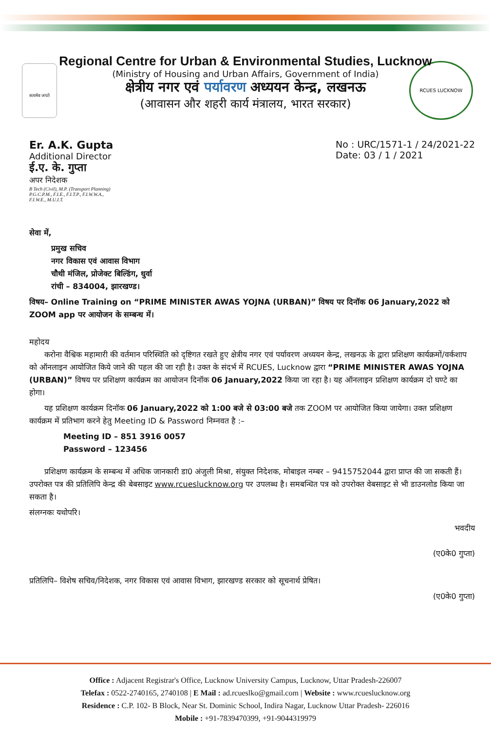सत्यमेव जयते
RCUES LUCKNOW
Regional Centre for Urban & Environmental Studies, Lucknow
(Ministry of Housing and Urban Affairs, Government of India)
क्षेत्रीय नगर एवं पर्यावरण अध्ययन केन्द्र, लखनऊ
(आवासन और शहरी कार्य मंत्रालय, भारत सरकार)
Er. A.K. Gupta
Additional Director
ई.ए. के. गुप्ता
अपर निदेशक
B Tech (Civil), M.P. (Transport Planning)
P.G.C.P.M., F.I.E., F.I.T.P., F.I.W.W.A.,
F.I.W.E., M.U.I.T.
No : URC/1571-1 / 24/2021-22
Date: 03 / 1 / 2021
सेवा में,
प्रमुख सचिव
नगर विकास एवं आवास विभाग
चौथी मंजिल, प्रोजेक्ट बिल्डिंग, धुर्वा
रांची – 834004, झारखण्ड।
विषय– Online Training on “PRIME MINISTER AWAS YOJNA (URBAN)” विषय पर दिनॉक 06 January,2022 को ZOOM app पर आयोजन के सम्बन्ध में।
महोदय
करोना वैश्विक महामारी की वर्तमान परिस्थिति को दृष्टिगत रखते हुए क्षेत्रीय नगर एवं पर्यावरण अध्ययन केन्द्र, लखनऊ के द्वारा प्रशिक्षण कार्यक्रमों/वर्कशाप को ऑनलाइन आयोजित किये जाने की पहल की जा रही है। उक्त के संदर्भ में RCUES, Lucknow द्वारा “PRIME MINISTER AWAS YOJNA (URBAN)” विषय पर प्रशिक्षण कार्यक्रम का आयोजन दिनॉक 06 January,2022 किया जा रहा है। यह ऑनलाइन प्रशिक्षण कार्यक्रम दो घण्टे का होगा।
यह प्रशिक्षण कार्यक्रम दिनॉक 06 January,2022 को 1:00 बजे से 03:00 बजे तक ZOOM पर आयोजित किया जायेगा। उक्त प्रशिक्षण कार्यक्रम में प्रतिभाग करने हेतु Meeting ID & Password निम्नवत है :–
Meeting ID – 851 3916 0057
Password – 123456
प्रशिक्षण कार्यक्रम के सम्बन्ध में अधिक जानकारी डा0 अंजुली मिश्रा, संयुक्त निदेशक, मोबाइल नम्बर – 9415752044 द्वारा प्राप्त की जा सकती हैं। उपरोक्त पत्र की प्रतिलिपि केन्द्र की बेबसाइट www.rcueslucknow.org पर उपलब्ध है। समबन्धित पत्र को उपरोक्त वेबसाइट से भी डाउनलोड किया जा सकता है।
संलग्नकः यथोपरि।
भवदीय
(ए0के0 गुप्ता)
प्रतिलिपि– विशेष सचिव/निदेशक, नगर विकास एवं आवास विभाग, झारखण्ड सरकार को सूचनार्थ प्रेषित।
(ए0के0 गुप्ता)
Office : Adjacent Registrar's Office, Lucknow University Campus, Lucknow, Uttar Pradesh-226007
Telefax : 0522-2740165, 2740108 | E Mail : ad.rcueslko@gmail.com | Website : www.rcueslucknow.org
Residence : C.P. 102- B Block, Near St. Dominic School, Indira Nagar, Lucknow Uttar Pradesh- 226016
Mobile : +91-7839470399, +91-9044319979